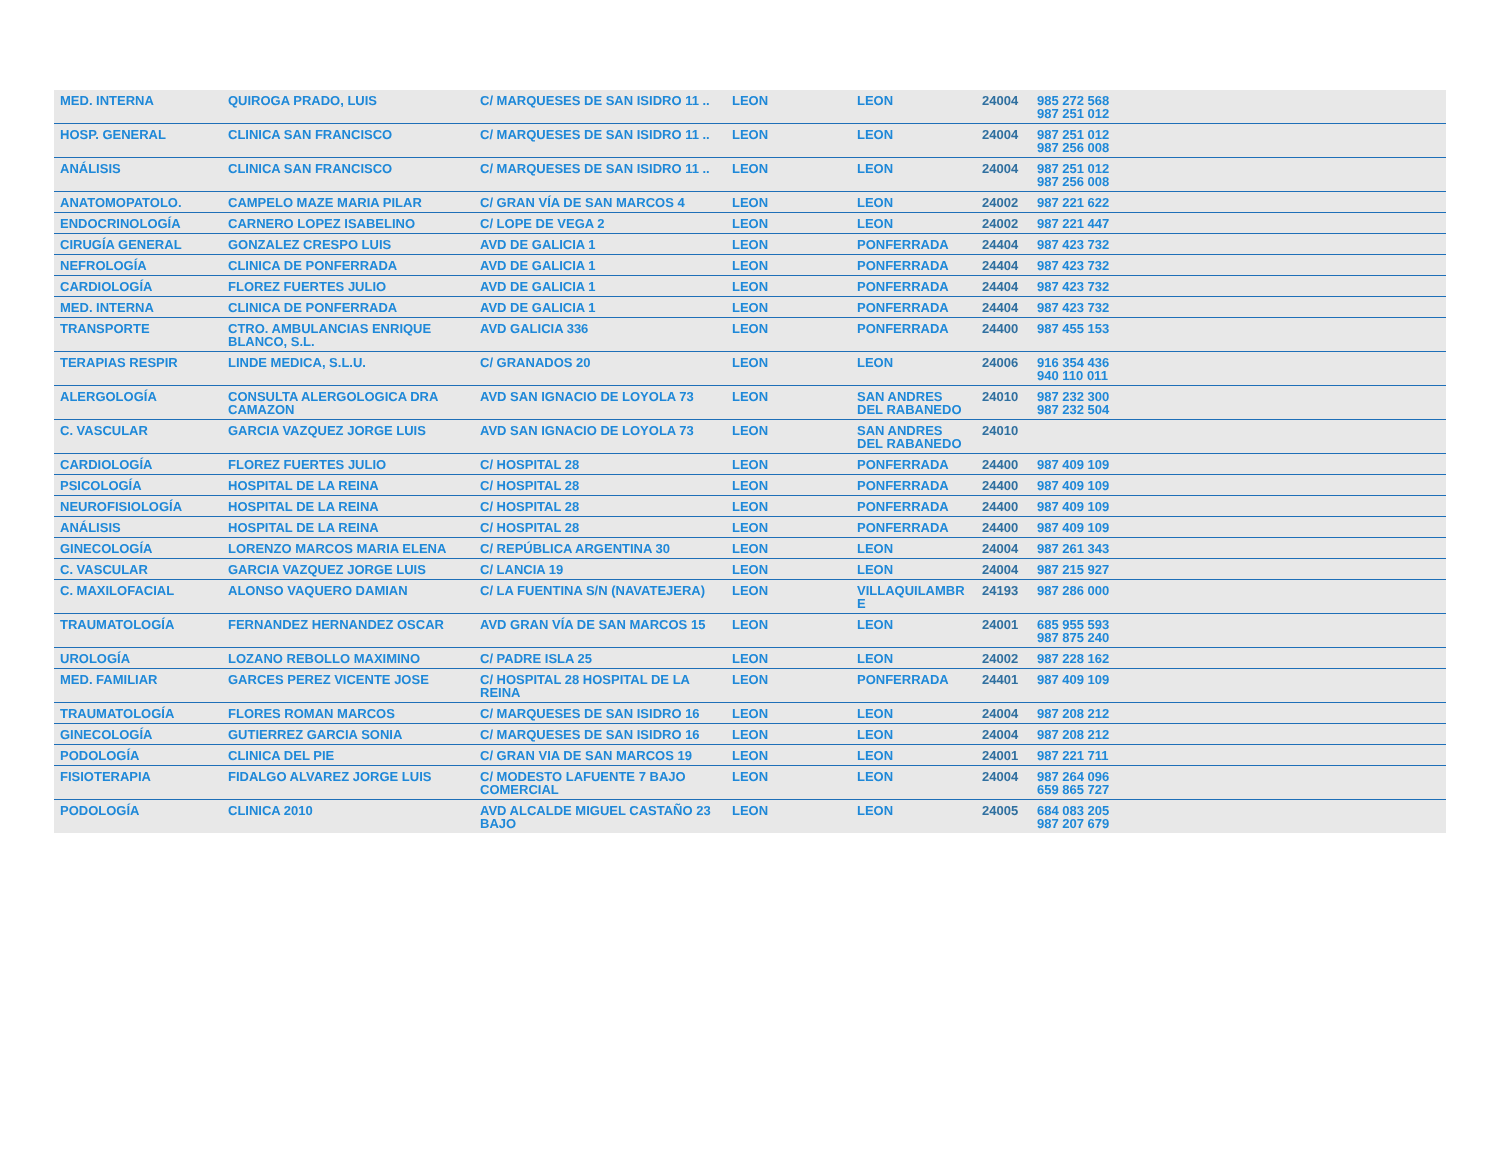| MED. INTERNA | QUIROGA PRADO, LUIS | C/ MARQUESES DE SAN ISIDRO 11 .. | LEON | LEON | 24004 | 985 272 568 987 251 012 | |
| HOSP. GENERAL | CLINICA SAN FRANCISCO | C/ MARQUESES DE SAN ISIDRO 11 .. | LEON | LEON | 24004 | 987 251 012 987 256 008 | |
| ANÁLISIS | CLINICA SAN FRANCISCO | C/ MARQUESES DE SAN ISIDRO 11 .. | LEON | LEON | 24004 | 987 251 012 987 256 008 | |
| ANATOMOPATOLO. | CAMPELO MAZE MARIA PILAR | C/ GRAN VÍA DE SAN MARCOS 4 | LEON | LEON | 24002 | 987 221 622 | |
| ENDOCRINOLOGÍA | CARNERO LOPEZ ISABELINO | C/ LOPE DE VEGA 2 | LEON | LEON | 24002 | 987 221 447 | |
| CIRUGÍA GENERAL | GONZALEZ CRESPO LUIS | AVD DE GALICIA 1 | LEON | PONFERRADA | 24404 | 987 423 732 | |
| NEFROLOGÍA | CLINICA DE PONFERRADA | AVD DE GALICIA 1 | LEON | PONFERRADA | 24404 | 987 423 732 | |
| CARDIOLOGÍA | FLOREZ FUERTES JULIO | AVD DE GALICIA 1 | LEON | PONFERRADA | 24404 | 987 423 732 | |
| MED. INTERNA | CLINICA DE PONFERRADA | AVD DE GALICIA 1 | LEON | PONFERRADA | 24404 | 987 423 732 | |
| TRANSPORTE | CTRO. AMBULANCIAS ENRIQUE BLANCO, S.L. | AVD GALICIA 336 | LEON | PONFERRADA | 24400 | 987 455 153 | |
| TERAPIAS RESPIR | LINDE MEDICA, S.L.U. | C/ GRANADOS 20 | LEON | LEON | 24006 | 916 354 436 940 110 011 | |
| ALERGOLOGÍA | CONSULTA ALERGOLOGICA DRA CAMAZON | AVD SAN IGNACIO DE LOYOLA 73 | LEON | SAN ANDRES DEL RABANEDO | 24010 | 987 232 300 987 232 504 | |
| C. VASCULAR | GARCIA VAZQUEZ JORGE LUIS | AVD SAN IGNACIO DE LOYOLA 73 | LEON | SAN ANDRES DEL RABANEDO | 24010 | | |
| CARDIOLOGÍA | FLOREZ FUERTES JULIO | C/ HOSPITAL 28 | LEON | PONFERRADA | 24400 | 987 409 109 | |
| PSICOLOGÍA | HOSPITAL DE LA REINA | C/ HOSPITAL 28 | LEON | PONFERRADA | 24400 | 987 409 109 | |
| NEUROFISIOLOGÍA | HOSPITAL DE LA REINA | C/ HOSPITAL 28 | LEON | PONFERRADA | 24400 | 987 409 109 | |
| ANÁLISIS | HOSPITAL DE LA REINA | C/ HOSPITAL 28 | LEON | PONFERRADA | 24400 | 987 409 109 | |
| GINECOLOGÍA | LORENZO MARCOS MARIA ELENA | C/ REPÚBLICA ARGENTINA 30 | LEON | LEON | 24004 | 987 261 343 | |
| C. VASCULAR | GARCIA VAZQUEZ JORGE LUIS | C/ LANCIA 19 | LEON | LEON | 24004 | 987 215 927 | |
| C. MAXILOFACIAL | ALONSO VAQUERO DAMIAN | C/ LA FUENTINA S/N (NAVATEJERA) | LEON | VILLAQUILAMBR E | 24193 | 987 286 000 | |
| TRAUMATOLOGÍA | FERNANDEZ HERNANDEZ OSCAR | AVD GRAN VÍA DE SAN MARCOS 15 | LEON | LEON | 24001 | 685 955 593 987 875 240 | |
| UROLOGÍA | LOZANO REBOLLO MAXIMINO | C/ PADRE ISLA 25 | LEON | LEON | 24002 | 987 228 162 | |
| MED. FAMILIAR | GARCES PEREZ VICENTE JOSE | C/ HOSPITAL 28 HOSPITAL DE LA REINA | LEON | PONFERRADA | 24401 | 987 409 109 | |
| TRAUMATOLOGÍA | FLORES ROMAN MARCOS | C/ MARQUESES DE SAN ISIDRO 16 | LEON | LEON | 24004 | 987 208 212 | |
| GINECOLOGÍA | GUTIERREZ GARCIA SONIA | C/ MARQUESES DE SAN ISIDRO 16 | LEON | LEON | 24004 | 987 208 212 | |
| PODOLOGÍA | CLINICA DEL PIE | C/ GRAN VIA DE SAN MARCOS 19 | LEON | LEON | 24001 | 987 221 711 | |
| FISIOTERAPIA | FIDALGO ALVAREZ JORGE LUIS | C/ MODESTO LAFUENTE 7 BAJO COMERCIAL | LEON | LEON | 24004 | 987 264 096 659 865 727 | |
| PODOLOGÍA | CLINICA 2010 | AVD ALCALDE MIGUEL CASTAÑO 23 BAJO | LEON | LEON | 24005 | 684 083 205 987 207 679 | |